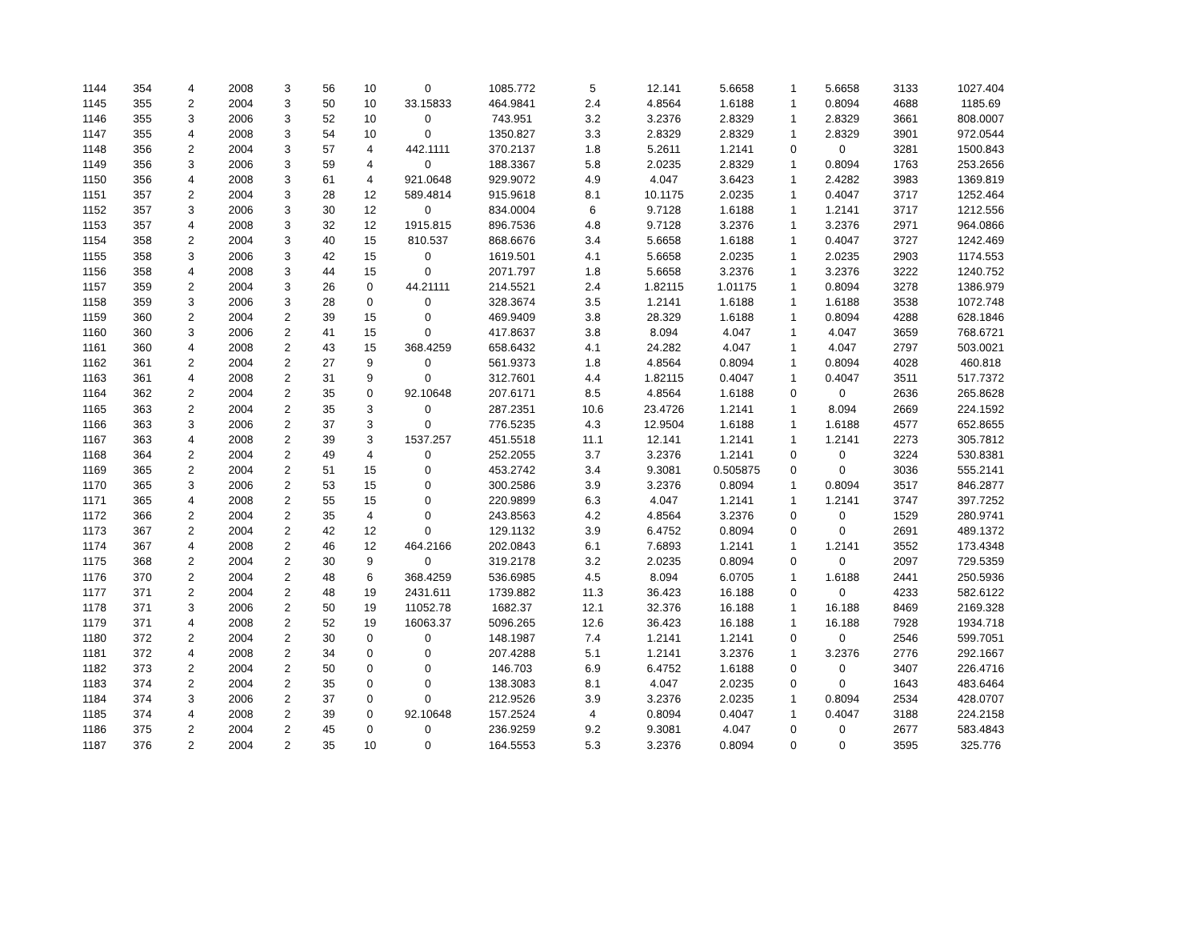| 1144 | 354 | 4 | 2008 | 3 | 56 | 10 | 0 | 1085.772 | 5 | 12.141 | 5.6658 | 1 | 5.6658 | 3133 | 1027.404 |
| 1145 | 355 | 2 | 2004 | 3 | 50 | 10 | 33.15833 | 464.9841 | 2.4 | 4.8564 | 1.6188 | 1 | 0.8094 | 4688 | 1185.69 |
| 1146 | 355 | 3 | 2006 | 3 | 52 | 10 | 0 | 743.951 | 3.2 | 3.2376 | 2.8329 | 1 | 2.8329 | 3661 | 808.0007 |
| 1147 | 355 | 4 | 2008 | 3 | 54 | 10 | 0 | 1350.827 | 3.3 | 2.8329 | 2.8329 | 1 | 2.8329 | 3901 | 972.0544 |
| 1148 | 356 | 2 | 2004 | 3 | 57 | 4 | 442.1111 | 370.2137 | 1.8 | 5.2611 | 1.2141 | 0 | 0 | 3281 | 1500.843 |
| 1149 | 356 | 3 | 2006 | 3 | 59 | 4 | 0 | 188.3367 | 5.8 | 2.0235 | 2.8329 | 1 | 0.8094 | 1763 | 253.2656 |
| 1150 | 356 | 4 | 2008 | 3 | 61 | 4 | 921.0648 | 929.9072 | 4.9 | 4.047 | 3.6423 | 1 | 2.4282 | 3983 | 1369.819 |
| 1151 | 357 | 2 | 2004 | 3 | 28 | 12 | 589.4814 | 915.9618 | 8.1 | 10.1175 | 2.0235 | 1 | 0.4047 | 3717 | 1252.464 |
| 1152 | 357 | 3 | 2006 | 3 | 30 | 12 | 0 | 834.0004 | 6 | 9.7128 | 1.6188 | 1 | 1.2141 | 3717 | 1212.556 |
| 1153 | 357 | 4 | 2008 | 3 | 32 | 12 | 1915.815 | 896.7536 | 4.8 | 9.7128 | 3.2376 | 1 | 3.2376 | 2971 | 964.0866 |
| 1154 | 358 | 2 | 2004 | 3 | 40 | 15 | 810.537 | 868.6676 | 3.4 | 5.6658 | 1.6188 | 1 | 0.4047 | 3727 | 1242.469 |
| 1155 | 358 | 3 | 2006 | 3 | 42 | 15 | 0 | 1619.501 | 4.1 | 5.6658 | 2.0235 | 1 | 2.0235 | 2903 | 1174.553 |
| 1156 | 358 | 4 | 2008 | 3 | 44 | 15 | 0 | 2071.797 | 1.8 | 5.6658 | 3.2376 | 1 | 3.2376 | 3222 | 1240.752 |
| 1157 | 359 | 2 | 2004 | 3 | 26 | 0 | 44.21111 | 214.5521 | 2.4 | 1.82115 | 1.01175 | 1 | 0.8094 | 3278 | 1386.979 |
| 1158 | 359 | 3 | 2006 | 3 | 28 | 0 | 0 | 328.3674 | 3.5 | 1.2141 | 1.6188 | 1 | 1.6188 | 3538 | 1072.748 |
| 1159 | 360 | 2 | 2004 | 2 | 39 | 15 | 0 | 469.9409 | 3.8 | 28.329 | 1.6188 | 1 | 0.8094 | 4288 | 628.1846 |
| 1160 | 360 | 3 | 2006 | 2 | 41 | 15 | 0 | 417.8637 | 3.8 | 8.094 | 4.047 | 1 | 4.047 | 3659 | 768.6721 |
| 1161 | 360 | 4 | 2008 | 2 | 43 | 15 | 368.4259 | 658.6432 | 4.1 | 24.282 | 4.047 | 1 | 4.047 | 2797 | 503.0021 |
| 1162 | 361 | 2 | 2004 | 2 | 27 | 9 | 0 | 561.9373 | 1.8 | 4.8564 | 0.8094 | 1 | 0.8094 | 4028 | 460.818 |
| 1163 | 361 | 4 | 2008 | 2 | 31 | 9 | 0 | 312.7601 | 4.4 | 1.82115 | 0.4047 | 1 | 0.4047 | 3511 | 517.7372 |
| 1164 | 362 | 2 | 2004 | 2 | 35 | 0 | 92.10648 | 207.6171 | 8.5 | 4.8564 | 1.6188 | 0 | 0 | 2636 | 265.8628 |
| 1165 | 363 | 2 | 2004 | 2 | 35 | 3 | 0 | 287.2351 | 10.6 | 23.4726 | 1.2141 | 1 | 8.094 | 2669 | 224.1592 |
| 1166 | 363 | 3 | 2006 | 2 | 37 | 3 | 0 | 776.5235 | 4.3 | 12.9504 | 1.6188 | 1 | 1.6188 | 4577 | 652.8655 |
| 1167 | 363 | 4 | 2008 | 2 | 39 | 3 | 1537.257 | 451.5518 | 11.1 | 12.141 | 1.2141 | 1 | 1.2141 | 2273 | 305.7812 |
| 1168 | 364 | 2 | 2004 | 2 | 49 | 4 | 0 | 252.2055 | 3.7 | 3.2376 | 1.2141 | 0 | 0 | 3224 | 530.8381 |
| 1169 | 365 | 2 | 2004 | 2 | 51 | 15 | 0 | 453.2742 | 3.4 | 9.3081 | 0.505875 | 0 | 0 | 3036 | 555.2141 |
| 1170 | 365 | 3 | 2006 | 2 | 53 | 15 | 0 | 300.2586 | 3.9 | 3.2376 | 0.8094 | 1 | 0.8094 | 3517 | 846.2877 |
| 1171 | 365 | 4 | 2008 | 2 | 55 | 15 | 0 | 220.9899 | 6.3 | 4.047 | 1.2141 | 1 | 1.2141 | 3747 | 397.7252 |
| 1172 | 366 | 2 | 2004 | 2 | 35 | 4 | 0 | 243.8563 | 4.2 | 4.8564 | 3.2376 | 0 | 0 | 1529 | 280.9741 |
| 1173 | 367 | 2 | 2004 | 2 | 42 | 12 | 0 | 129.1132 | 3.9 | 6.4752 | 0.8094 | 0 | 0 | 2691 | 489.1372 |
| 1174 | 367 | 4 | 2008 | 2 | 46 | 12 | 464.2166 | 202.0843 | 6.1 | 7.6893 | 1.2141 | 1 | 1.2141 | 3552 | 173.4348 |
| 1175 | 368 | 2 | 2004 | 2 | 30 | 9 | 0 | 319.2178 | 3.2 | 2.0235 | 0.8094 | 0 | 0 | 2097 | 729.5359 |
| 1176 | 370 | 2 | 2004 | 2 | 48 | 6 | 368.4259 | 536.6985 | 4.5 | 8.094 | 6.0705 | 1 | 1.6188 | 2441 | 250.5936 |
| 1177 | 371 | 2 | 2004 | 2 | 48 | 19 | 2431.611 | 1739.882 | 11.3 | 36.423 | 16.188 | 0 | 0 | 4233 | 582.6122 |
| 1178 | 371 | 3 | 2006 | 2 | 50 | 19 | 11052.78 | 1682.37 | 12.1 | 32.376 | 16.188 | 1 | 16.188 | 8469 | 2169.328 |
| 1179 | 371 | 4 | 2008 | 2 | 52 | 19 | 16063.37 | 5096.265 | 12.6 | 36.423 | 16.188 | 1 | 16.188 | 7928 | 1934.718 |
| 1180 | 372 | 2 | 2004 | 2 | 30 | 0 | 0 | 148.1987 | 7.4 | 1.2141 | 1.2141 | 0 | 0 | 2546 | 599.7051 |
| 1181 | 372 | 4 | 2008 | 2 | 34 | 0 | 0 | 207.4288 | 5.1 | 1.2141 | 3.2376 | 1 | 3.2376 | 2776 | 292.1667 |
| 1182 | 373 | 2 | 2004 | 2 | 50 | 0 | 0 | 146.703 | 6.9 | 6.4752 | 1.6188 | 0 | 0 | 3407 | 226.4716 |
| 1183 | 374 | 2 | 2004 | 2 | 35 | 0 | 0 | 138.3083 | 8.1 | 4.047 | 2.0235 | 0 | 0 | 1643 | 483.6464 |
| 1184 | 374 | 3 | 2006 | 2 | 37 | 0 | 0 | 212.9526 | 3.9 | 3.2376 | 2.0235 | 1 | 0.8094 | 2534 | 428.0707 |
| 1185 | 374 | 4 | 2008 | 2 | 39 | 0 | 92.10648 | 157.2524 | 4 | 0.8094 | 0.4047 | 1 | 0.4047 | 3188 | 224.2158 |
| 1186 | 375 | 2 | 2004 | 2 | 45 | 0 | 0 | 236.9259 | 9.2 | 9.3081 | 4.047 | 0 | 0 | 2677 | 583.4843 |
| 1187 | 376 | 2 | 2004 | 2 | 35 | 10 | 0 | 164.5553 | 5.3 | 3.2376 | 0.8094 | 0 | 0 | 3595 | 325.776 |